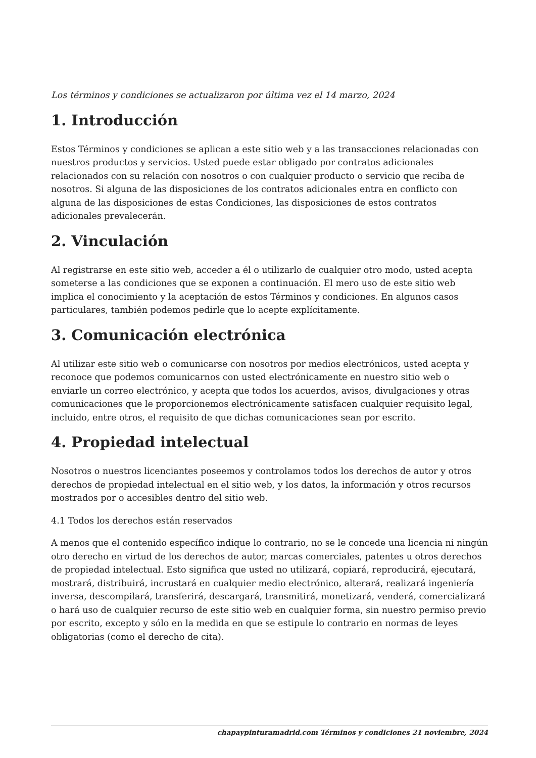Los términos y condiciones se actualizaron por última vez el 14 marzo, 2024
1. Introducción
Estos Términos y condiciones se aplican a este sitio web y a las transacciones relacionadas con nuestros productos y servicios. Usted puede estar obligado por contratos adicionales relacionados con su relación con nosotros o con cualquier producto o servicio que reciba de nosotros. Si alguna de las disposiciones de los contratos adicionales entra en conflicto con alguna de las disposiciones de estas Condiciones, las disposiciones de estos contratos adicionales prevalecerán.
2. Vinculación
Al registrarse en este sitio web, acceder a él o utilizarlo de cualquier otro modo, usted acepta someterse a las condiciones que se exponen a continuación. El mero uso de este sitio web implica el conocimiento y la aceptación de estos Términos y condiciones. En algunos casos particulares, también podemos pedirle que lo acepte explícitamente.
3. Comunicación electrónica
Al utilizar este sitio web o comunicarse con nosotros por medios electrónicos, usted acepta y reconoce que podemos comunicarnos con usted electrónicamente en nuestro sitio web o enviarle un correo electrónico, y acepta que todos los acuerdos, avisos, divulgaciones y otras comunicaciones que le proporcionemos electrónicamente satisfacen cualquier requisito legal, incluido, entre otros, el requisito de que dichas comunicaciones sean por escrito.
4. Propiedad intelectual
Nosotros o nuestros licenciantes poseemos y controlamos todos los derechos de autor y otros derechos de propiedad intelectual en el sitio web, y los datos, la información y otros recursos mostrados por o accesibles dentro del sitio web.
4.1 Todos los derechos están reservados
A menos que el contenido específico indique lo contrario, no se le concede una licencia ni ningún otro derecho en virtud de los derechos de autor, marcas comerciales, patentes u otros derechos de propiedad intelectual. Esto significa que usted no utilizará, copiará, reproducirá, ejecutará, mostrará, distribuirá, incrustará en cualquier medio electrónico, alterará, realizará ingeniería inversa, descompilará, transferirá, descargará, transmitirá, monetizará, venderá, comercializará o hará uso de cualquier recurso de este sitio web en cualquier forma, sin nuestro permiso previo por escrito, excepto y sólo en la medida en que se estipule lo contrario en normas de leyes obligatorias (como el derecho de cita).
chapaypinturamadrid.com Términos y condiciones 21 noviembre, 2024